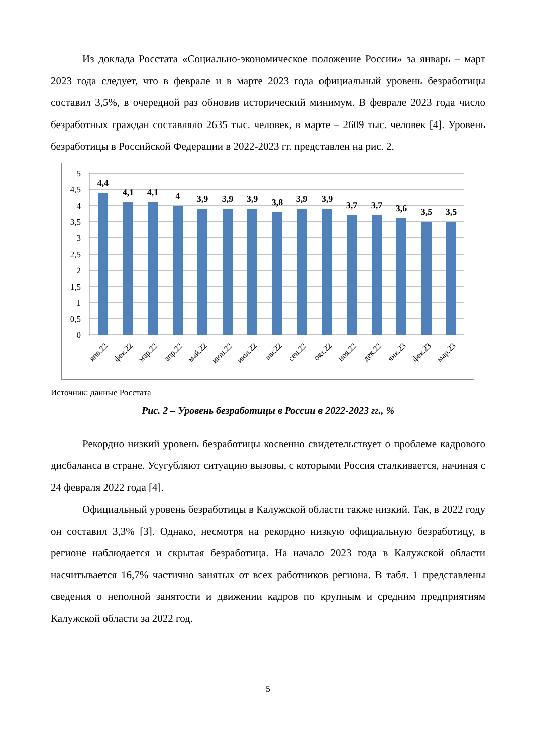Из доклада Росстата «Социально-экономическое положение России» за январь – март 2023 года следует, что в феврале и в марте 2023 года официальный уровень безработицы составил 3,5%, в очередной раз обновив исторический минимум. В феврале 2023 года число безработных граждан составляло 2635 тыс. человек, в марте – 2609 тыс. человек [4]. Уровень безработицы в Российской Федерации в 2022-2023 гг. представлен на рис. 2.
5
4,5
4
3,5
3
2,5
2
1,5
1
0,5
0
4,4
4,1
4,1
4
3,9
3,9
3,9
3,8
3,9
3,9
3,7
3,7
3,6
3,5
3,5
янв.22
фев.22
мар.22
апр.22
май.22
июн.22
июл.22
авг.22
сен.22
окт.22
ноя.22
дек.22
янв.23
фев.23
мар.23
Источник: данные Росстата
Рис. 2 – Уровень безработицы в России в 2022-2023 гг., %
Рекордно низкий уровень безработицы косвенно свидетельствует о проблеме кадрового дисбаланса в стране. Усугубляют ситуацию вызовы, с которыми Россия сталкивается, начиная с 24 февраля 2022 года [4].
Официальный уровень безработицы в Калужской области также низкий. Так, в 2022 году он составил 3,3% [3]. Однако, несмотря на рекордно низкую официальную безработицу, в регионе наблюдается и скрытая безработица. На начало 2023 года в Калужской области насчитывается 16,7% частично занятых от всех работников региона. В табл. 1 представлены сведения о неполной занятости и движении кадров по крупным и средним предприятиям Калужской области за 2022 год.
5